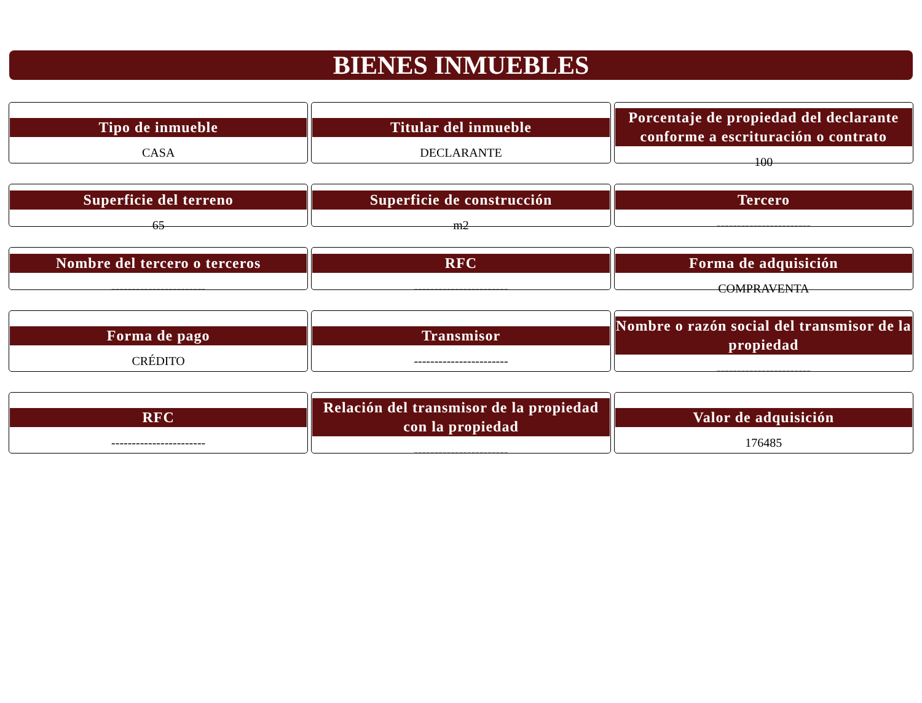BIENES INMUEBLES
Tipo de inmueble
CASA
Titular del inmueble
DECLARANTE
Porcentaje de propiedad del declarante conforme a escrituración o contrato
100
Superficie del terreno
65
Superficie de construcción
m2
Tercero
-----------------------
Nombre del tercero o terceros
-----------------------
RFC
-----------------------
Forma de adquisición
COMPRAVENTA
Forma de pago
CRÉDITO
Transmisor
-----------------------
Nombre o razón social del transmisor de la propiedad
-----------------------
RFC
-----------------------
Relación del transmisor de la propiedad con la propiedad
-----------------------
Valor de adquisición
176485